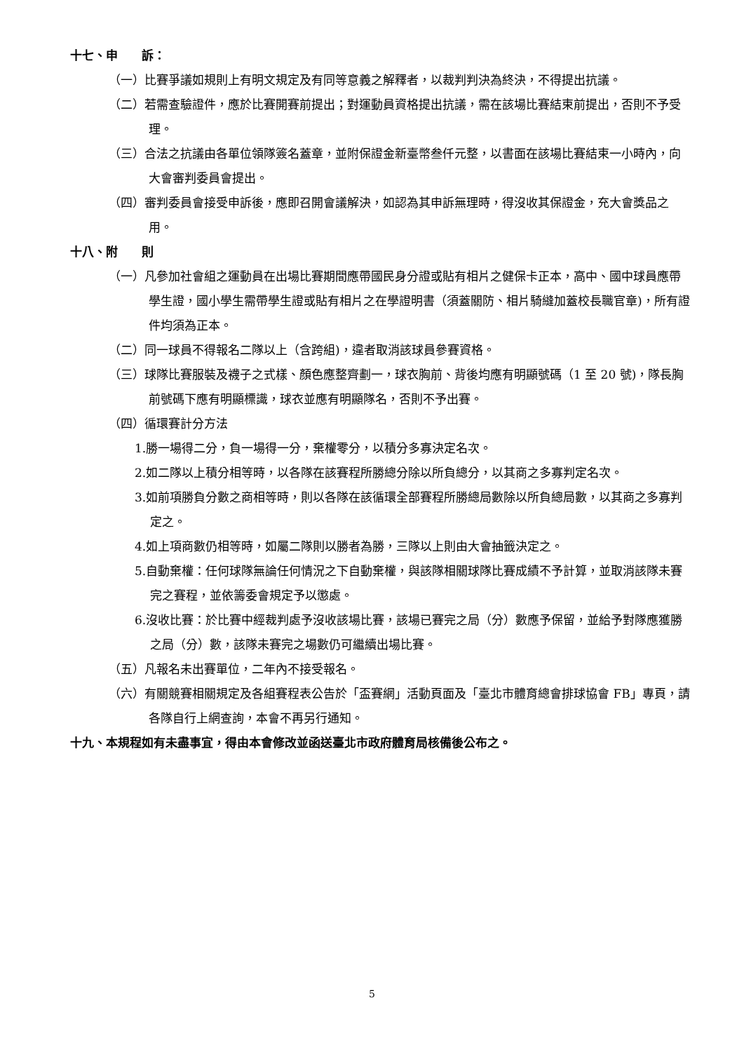十七、申　　訴：
（一）比賽爭議如規則上有明文規定及有同等意義之解釋者，以裁判判決為終決，不得提出抗議。
（二）若需查驗證件，應於比賽開賽前提出；對運動員資格提出抗議，需在該場比賽結束前提出，否則不予受理。
（三）合法之抗議由各單位領隊簽名蓋章，並附保證金新臺幣叁仟元整，以書面在該場比賽結束一小時內，向大會審判委員會提出。
（四）審判委員會接受申訴後，應即召開會議解決，如認為其申訴無理時，得沒收其保證金，充大會獎品之用。
十八、附　　則
（一）凡參加社會組之運動員在出場比賽期間應帶國民身分證或貼有相片之健保卡正本，高中、國中球員應帶學生證，國小學生需帶學生證或貼有相片之在學證明書（須蓋關防、相片騎縫加蓋校長職官章)，所有證件均須為正本。
（二）同一球員不得報名二隊以上（含跨組)，違者取消該球員參賽資格。
（三）球隊比賽服裝及襪子之式樣、顏色應整齊劃一，球衣胸前、背後均應有明顯號碼（1 至 20 號)，隊長胸前號碼下應有明顯標識，球衣並應有明顯隊名，否則不予出賽。
（四）循環賽計分方法
1.勝一場得二分，負一場得一分，棄權零分，以積分多寡決定名次。
2.如二隊以上積分相等時，以各隊在該賽程所勝總分除以所負總分，以其商之多寡判定名次。
3.如前項勝負分數之商相等時，則以各隊在該循環全部賽程所勝總局數除以所負總局數，以其商之多寡判定之。
4.如上項商數仍相等時，如屬二隊則以勝者為勝，三隊以上則由大會抽籤決定之。
5.自動棄權：任何球隊無論任何情況之下自動棄權，與該隊相關球隊比賽成績不予計算，並取消該隊未賽完之賽程，並依籌委會規定予以懲處。
6.沒收比賽：於比賽中經裁判處予沒收該場比賽，該場已賽完之局（分）數應予保留，並給予對隊應獲勝之局（分）數，該隊未賽完之場數仍可繼續出場比賽。
（五）凡報名未出賽單位，二年內不接受報名。
（六）有關競賽相關規定及各組賽程表公告於「盃賽網」活動頁面及「臺北市體育總會排球協會 FB」專頁，請各隊自行上網查詢，本會不再另行通知。
十九、本規程如有未盡事宜，得由本會修改並函送臺北市政府體育局核備後公布之。
5